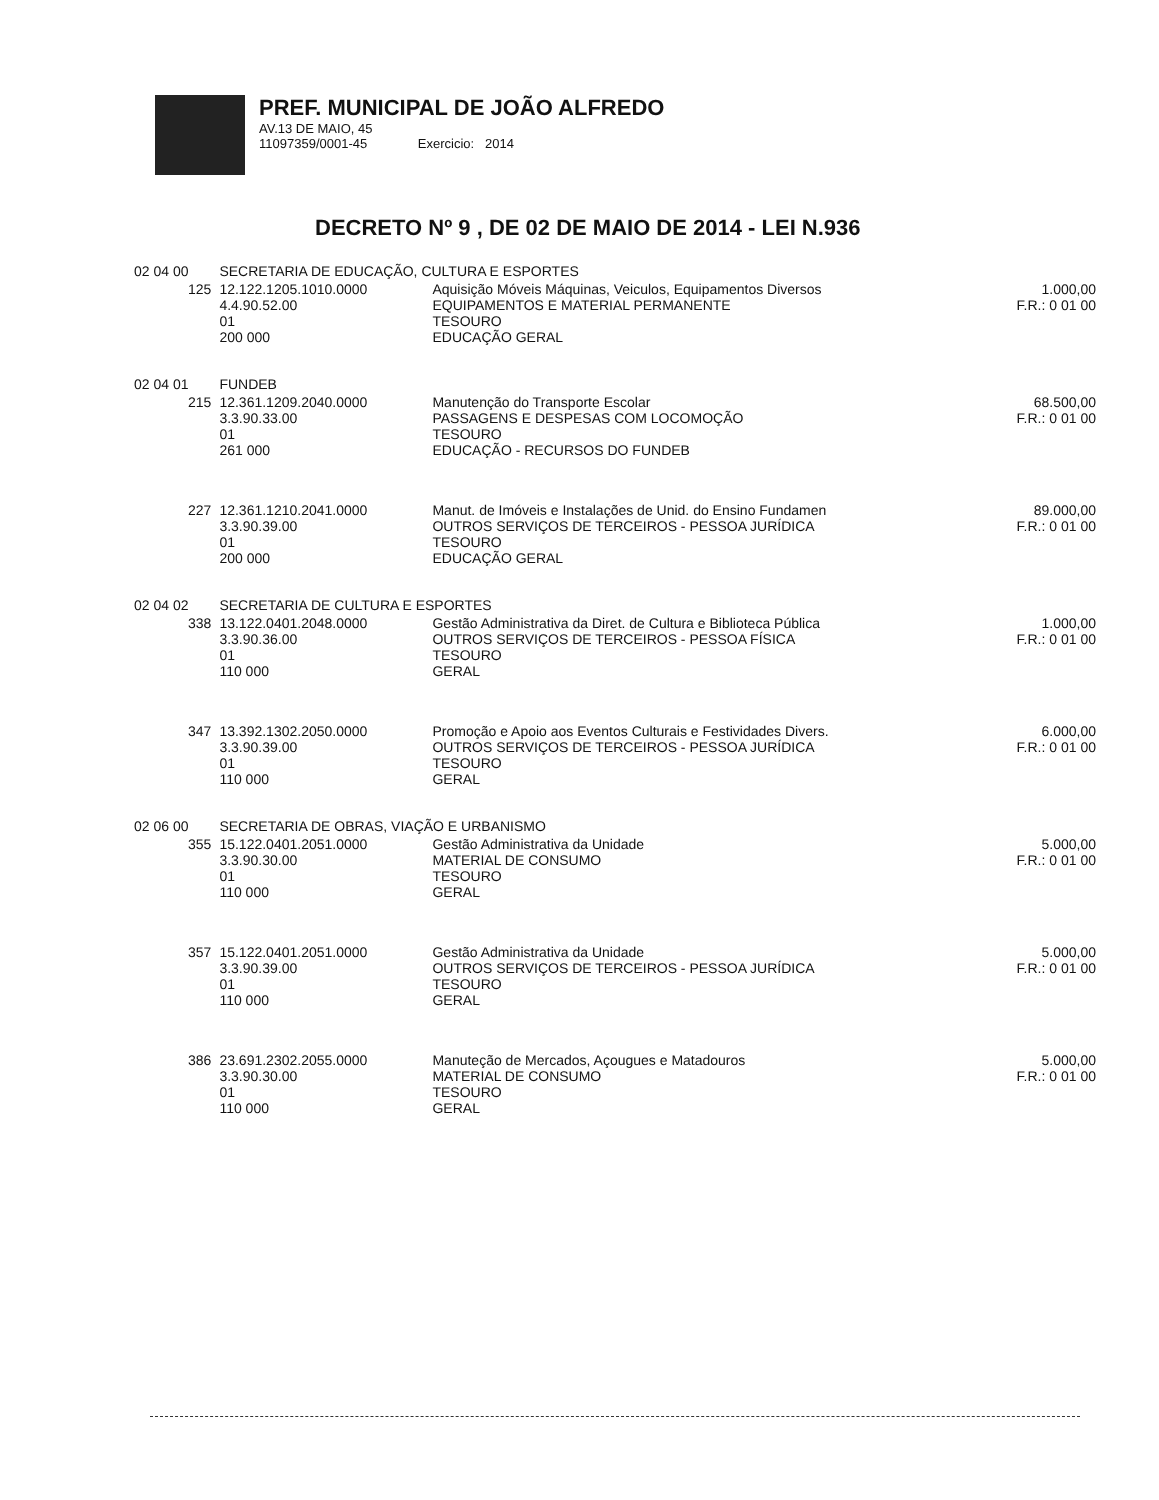PREF. MUNICIPAL DE JOÃO ALFREDO
AV.13 DE MAIO, 45
11097359/0001-45 Exercicio: 2014
DECRETO Nº 9 , DE 02 DE MAIO DE 2014 - LEI N.936
| 02 04 00 | SECRETARIA DE EDUCAÇÃO, CULTURA E ESPORTES | | |
| 125 | 12.122.1205.1010.0000 4.4.90.52.00 01 200 000 | Aquisição Móveis Máquinas, Veiculos, Equipamentos Diversos EQUIPAMENTOS E MATERIAL PERMANENTE TESOURO EDUCAÇÃO GERAL | 1.000,00 F.R.: 0 01 00 |
| 02 04 01 | FUNDEB | | |
| 215 | 12.361.1209.2040.0000 3.3.90.33.00 01 261 000 | Manutenção do Transporte Escolar PASSAGENS E DESPESAS COM LOCOMOÇÃO TESOURO EDUCAÇÃO - RECURSOS DO FUNDEB | 68.500,00 F.R.: 0 01 00 |
| 227 | 12.361.1210.2041.0000 3.3.90.39.00 01 200 000 | Manut. de Imóveis e Instalações de Unid. do Ensino Fundamen OUTROS SERVIÇOS DE TERCEIROS - PESSOA JURÍDICA TESOURO EDUCAÇÃO GERAL | 89.000,00 F.R.: 0 01 00 |
| 02 04 02 | SECRETARIA DE CULTURA E ESPORTES | | |
| 338 | 13.122.0401.2048.0000 3.3.90.36.00 01 110 000 | Gestão Administrativa da Diret. de Cultura e Biblioteca Pública OUTROS SERVIÇOS DE TERCEIROS - PESSOA FÍSICA TESOURO GERAL | 1.000,00 F.R.: 0 01 00 |
| 347 | 13.392.1302.2050.0000 3.3.90.39.00 01 110 000 | Promoção e Apoio aos Eventos Culturais e Festividades Divers. OUTROS SERVIÇOS DE TERCEIROS - PESSOA JURÍDICA TESOURO GERAL | 6.000,00 F.R.: 0 01 00 |
| 02 06 00 | SECRETARIA DE OBRAS, VIAÇÃO E URBANISMO | | |
| 355 | 15.122.0401.2051.0000 3.3.90.30.00 01 110 000 | Gestão Administrativa da Unidade MATERIAL DE CONSUMO TESOURO GERAL | 5.000,00 F.R.: 0 01 00 |
| 357 | 15.122.0401.2051.0000 3.3.90.39.00 01 110 000 | Gestão Administrativa da Unidade OUTROS SERVIÇOS DE TERCEIROS - PESSOA JURÍDICA TESOURO GERAL | 5.000,00 F.R.: 0 01 00 |
| 386 | 23.691.2302.2055.0000 3.3.90.30.00 01 110 000 | Manuteção de Mercados, Açougues e Matadouros MATERIAL DE CONSUMO TESOURO GERAL | 5.000,00 F.R.: 0 01 00 |